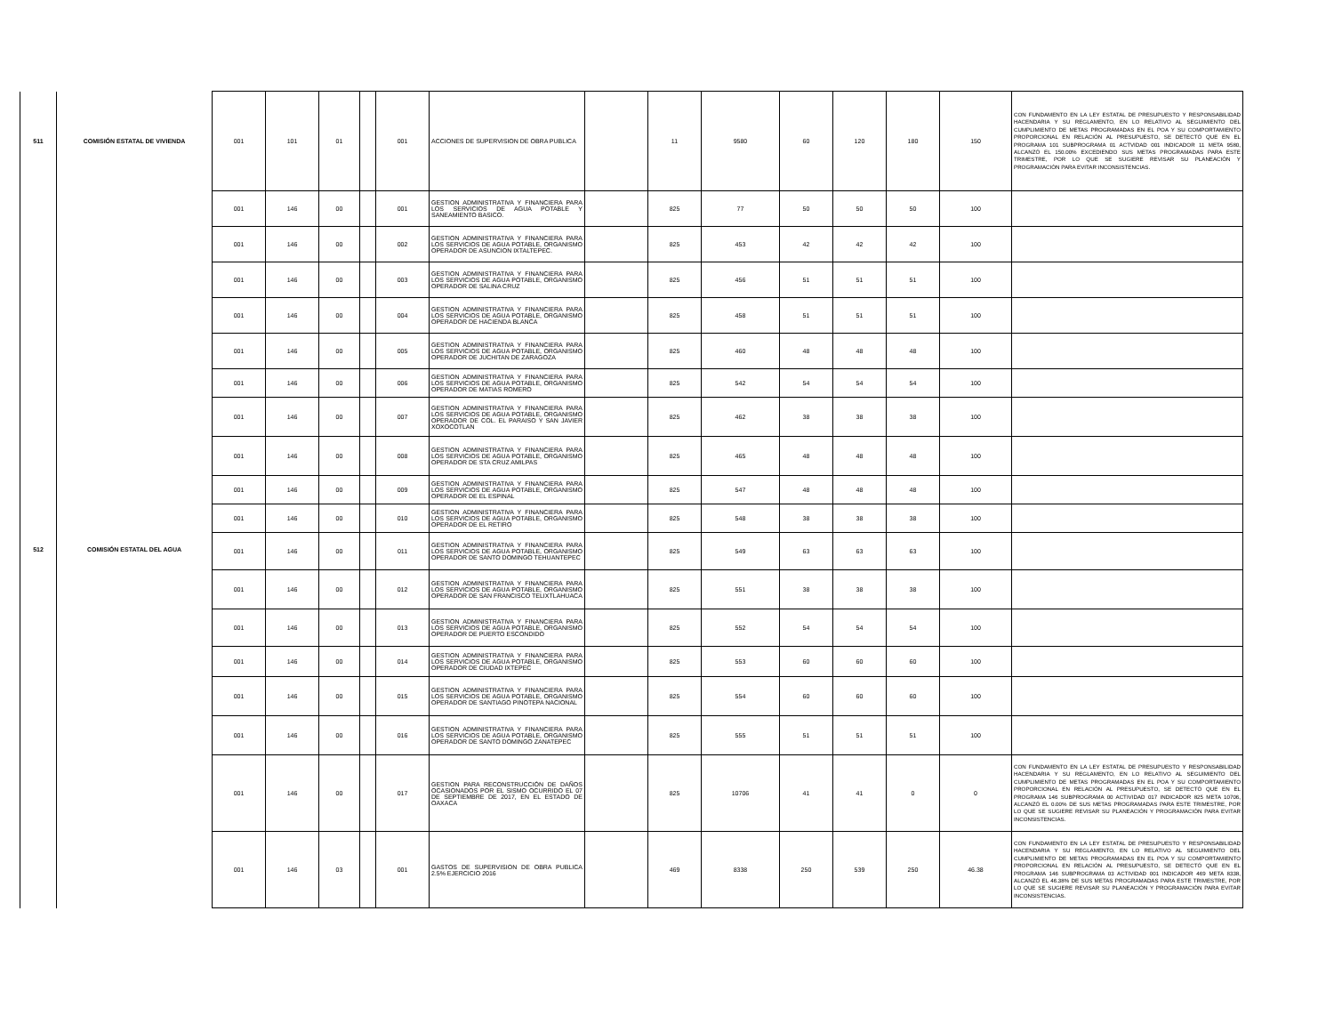| 511 | COMISIÓN ESTATAL DE VIVIENDA | 001 | 101 | 01 | | 001 | ACCIONES DE SUPERVISION DE OBRA PUBLICA | | 11 | 9580 | 60 | 120 | 180 | 150 | CON FUNDAMENTO EN LA LEY ESTATAL DE PRESUPUESTO Y RESPONSABILIDAD HACENDARIA Y SU REGLAMENTO, EN LO RELATIVO AL SEGUIMIENTO DEL CUMPLIMIENTO DE METAS PROGRAMADAS EN EL POA Y SU COMPORTAMIENTO PROPORCIONAL EN RELACIÓN AL PRESUPUESTO, SE DETECTÓ QUE EN EL PROGRAMA 101 SUBPROGRAMA 01 ACTVIDAD 001 INDICADOR 11 META 9580, ALCANZÓ EL 150.00% EXCEDIENDO SUS METAS PROGRAMADAS PARA ESTE TRIMESTRE, POR LO QUE SE SUGIERE REVISAR SU PLANEACIÓN Y PROGRAMACIÓN PARA EVITAR INCONSISTENCIAS. |
| 512 | COMISIÓN ESTATAL DEL AGUA | 001 | 146 | 00 | | 001 | GESTION ADMINISTRATIVA Y FINANCIERA PARA LOS SERVICIOS DE AGUA POTABLE Y SANEAMIENTO BASICO. | | 825 | 77 | 50 | 50 | 50 | 100 | |
| | | 001 | 146 | 00 | | 002 | GESTION ADMINISTRATIVA Y FINANCIERA PARA LOS SERVICIOS DE AGUA POTABLE, ORGANISMO OPERADOR DE ASUNCION IXTALTEPEC. | | 825 | 453 | 42 | 42 | 42 | 100 | |
| | | 001 | 146 | 00 | | 003 | GESTION ADMINISTRATIVA Y FINANCIERA PARA LOS SERVICIOS DE AGUA POTABLE, ORGANISMO OPERADOR DE SALINA CRUZ | | 825 | 456 | 51 | 51 | 51 | 100 | |
| | | 001 | 146 | 00 | | 004 | GESTION ADMINISTRATIVA Y FINANCIERA PARA LOS SERVICIOS DE AGUA POTABLE, ORGANISMO OPERADOR DE HACIENDA BLANCA | | 825 | 458 | 51 | 51 | 51 | 100 | |
| | | 001 | 146 | 00 | | 005 | GESTION ADMINISTRATIVA Y FINANCIERA PARA LOS SERVICIOS DE AGUA POTABLE, ORGANISMO OPERADOR DE JUCHITAN DE ZARAGOZA | | 825 | 460 | 48 | 48 | 48 | 100 | |
| | | 001 | 146 | 00 | | 006 | GESTION ADMINISTRATIVA Y FINANCIERA PARA LOS SERVICIOS DE AGUA POTABLE, ORGANISMO OPERADOR DE MATIAS ROMERO | | 825 | 542 | 54 | 54 | 54 | 100 | |
| | | 001 | 146 | 00 | | 007 | GESTION ADMINISTRATIVA Y FINANCIERA PARA LOS SERVICIOS DE AGUA POTABLE, ORGANISMO OPERADOR DE COL. EL PARAISO Y SAN JAVIER XOXOCOTLAN | | 825 | 462 | 38 | 38 | 38 | 100 | |
| | | 001 | 146 | 00 | | 008 | GESTION ADMINISTRATIVA Y FINANCIERA PARA LOS SERVICIOS DE AGUA POTABLE, ORGANISMO OPERADOR DE STA CRUZ AMILPAS | | 825 | 465 | 48 | 48 | 48 | 100 | |
| | | 001 | 146 | 00 | | 009 | GESTION ADMINISTRATIVA Y FINANCIERA PARA LOS SERVICIOS DE AGUA POTABLE, ORGANISMO OPERADOR DE EL ESPINAL | | 825 | 547 | 48 | 48 | 48 | 100 | |
| | | 001 | 146 | 00 | | 010 | GESTION ADMINISTRATIVA Y FINANCIERA PARA LOS SERVICIOS DE AGUA POTABLE, ORGANISMO OPERADOR DE EL RETIRO | | 825 | 548 | 38 | 38 | 38 | 100 | |
| | | 001 | 146 | 00 | | 011 | GESTION ADMINISTRATIVA Y FINANCIERA PARA LOS SERVICIOS DE AGUA POTABLE, ORGANISMO OPERADOR DE SANTO DOMINGO TEHUANTEPEC | | 825 | 549 | 63 | 63 | 63 | 100 | |
| | | 001 | 146 | 00 | | 012 | GESTION ADMINISTRATIVA Y FINANCIERA PARA LOS SERVICIOS DE AGUA POTABLE, ORGANISMO OPERADOR DE SAN FRANCISCO TELIXTLAHUACA | | 825 | 551 | 38 | 38 | 38 | 100 | |
| | | 001 | 146 | 00 | | 013 | GESTION ADMINISTRATIVA Y FINANCIERA PARA LOS SERVICIOS DE AGUA POTABLE, ORGANISMO OPERADOR DE PUERTO ESCONDIDO | | 825 | 552 | 54 | 54 | 54 | 100 | |
| | | 001 | 146 | 00 | | 014 | GESTION ADMINISTRATIVA Y FINANCIERA PARA LOS SERVICIOS DE AGUA POTABLE, ORGANISMO OPERADOR DE CIUDAD IXTEPEC | | 825 | 553 | 60 | 60 | 60 | 100 | |
| | | 001 | 146 | 00 | | 015 | GESTION ADMINISTRATIVA Y FINANCIERA PARA LOS SERVICIOS DE AGUA POTABLE, ORGANISMO OPERADOR DE SANTIAGO PINOTEPA NACIONAL | | 825 | 554 | 60 | 60 | 60 | 100 | |
| | | 001 | 146 | 00 | | 016 | GESTION ADMINISTRATIVA Y FINANCIERA PARA LOS SERVICIOS DE AGUA POTABLE, ORGANISMO OPERADOR DE SANTO DOMINGO ZANATEPEC | | 825 | 555 | 51 | 51 | 51 | 100 | |
| | | 001 | 146 | 00 | | 017 | GESTION PARA RECONSTRUCCIÓN DE DAÑOS OCASIONADOS POR EL SISMO OCURRIDO EL 07 DE SEPTIEMBRE DE 2017, EN EL ESTADO DE OAXACA | | 825 | 10706 | 41 | 41 | 0 | 0 | CON FUNDAMENTO EN LA LEY ESTATAL DE PRESUPUESTO Y RESPONSABILIDAD HACENDARIA Y SU REGLAMENTO, EN LO RELATIVO AL SEGUIMIENTO DEL CUMPLIMIENTO DE METAS PROGRAMADAS EN EL POA Y SU COMPORTAMIENTO PROPORCIONAL EN RELACIÓN AL PRESUPUESTO, SE DETECTÓ QUE EN EL PROGRAMA 146 SUBPROGRAMA 00 ACTIVIDAD 017 INDICADOR 825 META 10706, ALCANZÓ EL 0.00% DE SUS METAS PROGRAMADAS PARA ESTE TRIMESTRE, POR LO QUE SE SUGIERE REVISAR SU PLANEACIÓN Y PROGRAMACIÓN PARA EVITAR INCONSISTENCIAS. |
| | | 001 | 146 | 03 | | 001 | GASTOS DE SUPERVISION DE OBRA PUBLICA 2.5% EJERCICIO 2016 | | 469 | 8338 | 250 | 539 | 250 | 46.38 | CON FUNDAMENTO EN LA LEY ESTATAL DE PRESUPUESTO Y RESPONSABILIDAD HACENDARIA Y SU REGLAMENTO, EN LO RELATIVO AL SEGUIMIENTO DEL CUMPLIMIENTO DE METAS PROGRAMADAS EN EL POA Y SU COMPORTAMIENTO PROPORCIONAL EN RELACIÓN AL PRESUPUESTO, SE DETECTÓ QUE EN EL PROGRAMA 146 SUBPROGRAMA 03 ACTIVIDAD 001 INDICADOR 469 META 8338, ALCANZÓ EL 46.38% DE SUS METAS PROGRAMADAS PARA ESTE TRIMESTRE, POR LO QUE SE SUGIERE REVISAR SU PLANEACIÓN Y PROGRAMACIÓN PARA EVITAR INCONSISTENCIAS. |